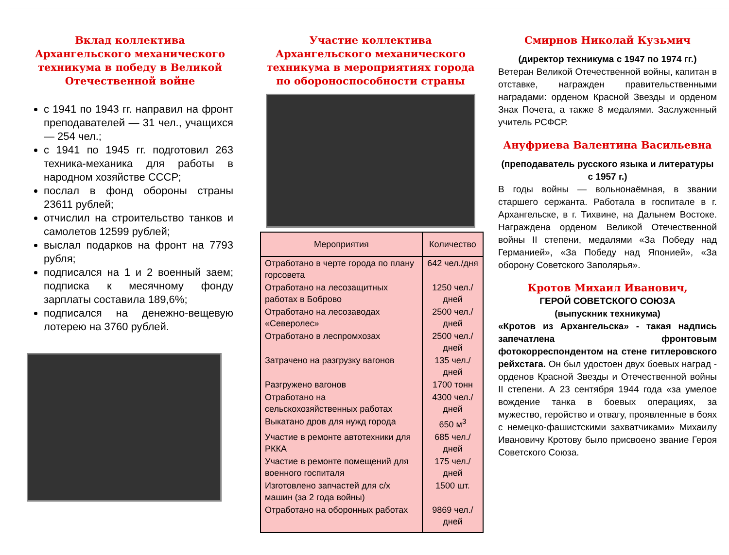Вклад коллектива Архангельского механического техникума в победу в Великой Отечественной войне
с 1941 по 1943 гг. направил на фронт преподавателей — 31 чел., учащихся — 254 чел.;
с 1941 по 1945 гг. подготовил 263 техника-механика для работы в народном хозяйстве СССР;
послал в фонд обороны страны 23611 рублей;
отчислил на строительство танков и самолетов 12599 рублей;
выслал подарков на фронт на 7793 рубля;
подписался на 1 и 2 военный заем; подписка к месячному фонду зарплаты составила 189,6%;
подписался на денежно-вещевую лотерею на 3760 рублей.
Участие коллектива Архангельского механического техникума в мероприятиях города по обороноспособности страны
| Мероприятия | Количество |
| --- | --- |
| Отработано в черте города по плану горсовета | 642 чел./дня |
| Отработано на лесозащитных работах в Боброво | 1250 чел./дней |
| Отработано на лесозаводах «Северолес» | 2500 чел./дней |
| Отработано в леспромхозах | 2500 чел./дней |
| Затрачено на разгрузку вагонов | 135 чел./дней |
| Разгружено вагонов | 1700 тонн |
| Отработано на сельскохозяйственных работах | 4300 чел./дней |
| Выкатано дров для нужд города | 650 м<sup>3</sup> |
| Участие в ремонте автотехники для РККА | 685 чел./дней |
| Участие в ремонте помещений для военного госпиталя | 175 чел./дней |
| Изготовлено запчастей для с/х машин (за 2 года войны) | 1500 шт. |
| Отработано на оборонных работах | 9869 чел./дней |
Смирнов Николай Кузьмич
(директор техникума с 1947 по 1974 гг.)
Ветеран Великой Отечественной войны, капитан в отставке, награжден правительственными наградами: орденом Красной Звезды и орденом Знак Почета, а также 8 медалями. Заслуженный учитель РСФСР.
Ануфриева Валентина Васильевна
(преподаватель русского языка и литературы с 1957 г.)
В годы войны — вольнонаёмная, в звании старшего сержанта. Работала в госпитале в г. Архангельске, в г. Тихвине, на Дальнем Востоке. Награждена орденом Великой Отечественной войны II степени, медалями «За Победу над Германией», «За Победу над Японией», «За оборону Советского Заполярья».
Кротов Михаил Иванович,
ГЕРОЙ СОВЕТСКОГО СОЮЗА
(выпускник техникума)
«Кротов из Архангельска» - такая надпись запечатлена фронтовым фотокорреспондентом на стене гитлеровского рейхстага. Он был удостоен двух боевых наград - орденов Красной Звезды и Отечественной войны II степени. А 23 сентября 1944 года «за умелое вождение танка в боевых операциях, за мужество, геройство и отвагу, проявленные в боях с немецко-фашистскими захватчиками» Михаилу Ивановичу Кротову было присвоено звание Героя Советского Союза.